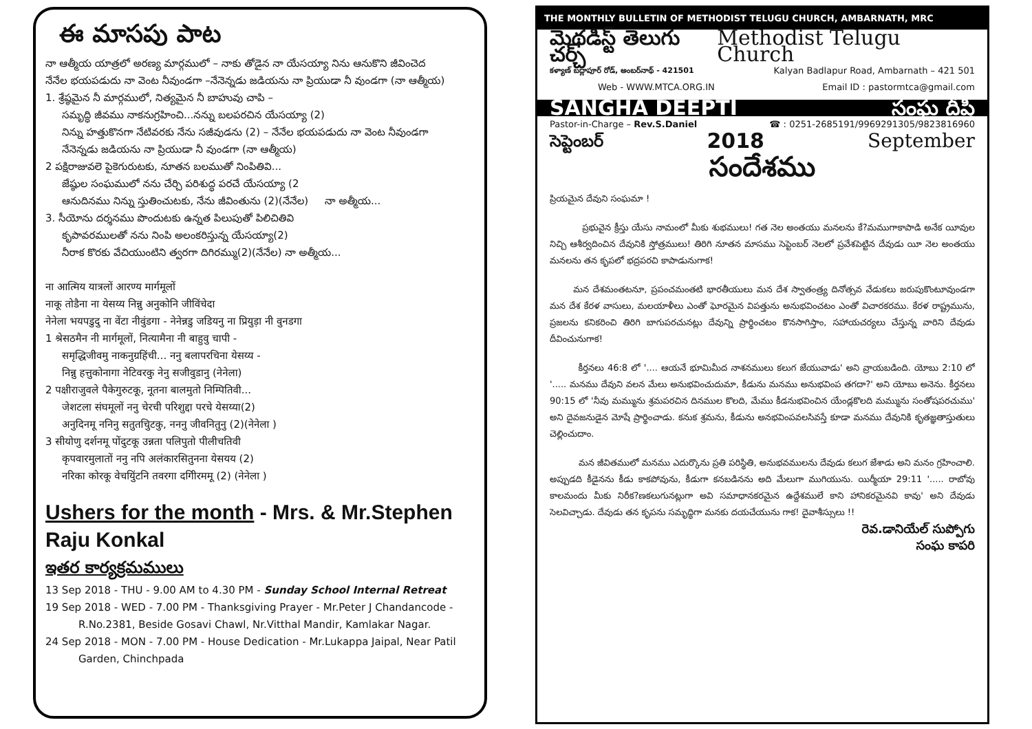ఈ మాసపు పాట
నా ఆత్మీయ యాత్రలో అరణ్య మార్గములో – నాకు తోడైన నా యేసయ్యా నిను ఆనుకొని జీవించెద
నేనేల భయపడుదు నా వెంట నీవుండగా –నేనెన్నడు జడియను నా ప్రియుడా నీ వుండగా (నా ఆత్మీయ)
1. శ్రేష్ఠమైన నీ మార్గములో, నిత్యమైన నీ బాహువు చాపి –
సమృద్ధి జీవము నాకనుగ్రహించి...నన్ను బలపరచిన యేసయ్యా (2)
నిన్ను హత్తుకొనగా నేటివరకు నేను సజీవుడను (2) – నేనేల భయపడుదు నా వెంట నీవుండగా
నేనెన్నడు జడియను నా ప్రియుడా నీ వుండగా (నా ఆత్మీయ)
2 పక్షిరాజువలె పైకెగురుటకు, నూతన బలముతో నింపితివి...
జేష్ఠుల సంఘములో నను చేర్చి పరిశుద్ధ పరచే యేసయ్యా (2
ఆనుదినము నిన్ను స్తుతించుటకు, నేను జీవింతును (2)(నేనేల) నా అత్మీయ...
3. సీయోను దర్శనము పొందుటకు ఉన్నత పిలుపుతో పిలిచితివి
కృపావరములతో నను నింపి అలంకరిస్తున్న యేసయ్యా(2)
నీరాక కొరకు వేచియుంటిని త్వరగా దిగిరమ్ము(2)(నేనేల) నా అత్మీయ...
ना आत्मिय यात्रलों आरण्य मार्गमूलों
नाकू तोडैना ना येसय्य निन्नु अनुकोनि जीविंचेदा
नेनेला भयपडुदु ना वेंटा नीवुंडगा - नेनेन्नडु जडियनु ना प्रियुड़ा नी वुनडगा
1 श्रेसठमैन नी मार्गमूलों, नित्यामैना नी बाहुवु चापी -
समृद्धिजीवमु नाकनुग्रहिंची... ननु बलापरचिना येसय्य -
निन्नु हत्तुकोनागा नेटिवरकु नेनु सजीवुडानु (नेनेला)
2 पक्षीराजुवले पैकेगुरुटकू, नूतना बालमुतो निम्पितिवी...
जेशटला संघमूलों ननु चेरची परिशुद्दा परचे येसय्या(2)
अनुदिनमू ननिनु सतुतचुिटकु, नननु जीवनितुनु (2)(नेनेला )
3 सीयोणु दर्शनमू पोंदुटकू उन्नता पलिपुतो पीलीचतिवी
कृपवारमुलातों ननु नपि अलंकारसितुनना येसयय (2)
नरिका कोरकू वेचयिुंटनि तवरगा दगिीरममू (2) (नेनेला )
Ushers for the month - Mrs. & Mr.Stephen Raju Konkal
ఇతర కార్యక్రమములు
13 Sep 2018 - THU - 9.00 AM to 4.30 PM - Sunday School Internal Retreat
19 Sep 2018 - WED - 7.00 PM - Thanksgiving Prayer - Mr.Peter J Chandancode -
R.No.2381, Beside Gosavi Chawl, Nr.Vitthal Mandir, Kamlakar Nagar.
24 Sep 2018 - MON - 7.00 PM - House Dedication - Mr.Lukappa Jaipal, Near Patil
Garden, Chinchpada
THE MONTHLY BULLETIN OF METHODIST TELUGU CHURCH, AMBARNATH, MRC
మెథడిస్ట్ తెలుగు చర్చ్ Methodist Telugu Church
కళ్యాణ్ బద్లాపూర్ రోడ్, అంబర్‌నాథ్ - 421501 Kalyan Badlapur Road, Ambarnath – 421 501
Web - WWW.MTCA.ORG.IN Email ID : pastormtca@gmail.com
SANGHA DEEPTI సంఘ దీప్తి
Pastor-in-Charge – Rev.S.Daniel ☎ : 0251-2685191/9969291305/9823816960
సెప్టెంబర్ 2018 September
సందేశము
ప్రియమైన దేవుని సంఘమా !
ప్రభువైన క్రీస్తు యేసు నామంలో మీకు శుభములు! గత నెల అంతయు మనలను కే?మముగాకాపాడి అనేక యీవుల నిచ్చి ఆశీర్వదించిన దేవునికి స్తోత్రములు! తిరిగి నూతన మాసము సెప్టెంబర్ నెలలో ప్రవేశపెట్టిన దేవుడు యీ నెల అంతయు మనలను తన కృపలో భద్రపరచి కాపాడునుగాక!
మన దేశమంతటనూ, ప్రపంచమంతటి భారతీయులు మన దేశ స్వాతంత్ర్య దినోత్సవ వేడుకలు జరుపుకొంటూవుండగా మన దేశ కేరళ వాసులు, మలయాళీలు ఎంతో ఘోరమైన విపత్తును అనుభవించటం ఎంతో విచారకరము. కేరళ రాష్ట్రమును, ప్రజలను కనికరించి తిరిగి బాగుపరచునట్లు దేవున్ని ప్రార్థించటం కొనసాగిస్తాం, సహాయచర్యలు చేస్తున్న వారిని దేవుడు దీవించునుగాక!
కీర్తనలు 46:8 లో '.... ఆయనే భూమిమీద నాశనములు కలుగ జేయువాడు' అని వ్రాయబడింది. యోబు 2:10 లో '..... మనము దేవుని వలన మేలు అనుభవించుదుమా, కీడును మనము అనుభవింప తగదా?' అని యోబు అనెను. కీర్తనలు 90:15 లో 'నీవు మమ్మును శ్రమపరచిన దినముల కొలది, మేము కీడనుభవించిన యేండ్లకొలది మమ్మును సంతోషపరచుము' అని దైవజనుడైన మోషే ప్రార్థించాడు. కనుక శ్రమను, కీడును అనభవింపవలసివస్తే కూడా మనము దేవునికి కృతజ్ఞతాస్తుతులు చెల్లించుదాం.
మన జీవితములో మనము ఎదుర్కొను ప్రతి పరిస్థితి, అనుభవములను దేవుడు కలుగ జేశాడు అని మనం గ్రహించాలి. అప్పుడది కీడైనను కీడు కాకపోవును, కీడుగా కనబడినను అది మేలుగా ముగియును. యిర్మీయా 29:11 '..... రాబోవు కాలమందు మీకు నిరీక?ణకలుగునట్లుగా అవి సమాధానకరమైన ఉద్దేశములే కాని హానికరమైనవి కావు' అని దేవుడు సెలవిచ్చాడు. దేవుడు తన కృపను సమృద్ధిగా మనకు దయచేయును గాక! దైవాశీస్సులు !!
రెవ.డానియేల్ సుప్పోగు
సంఘ కాపరి